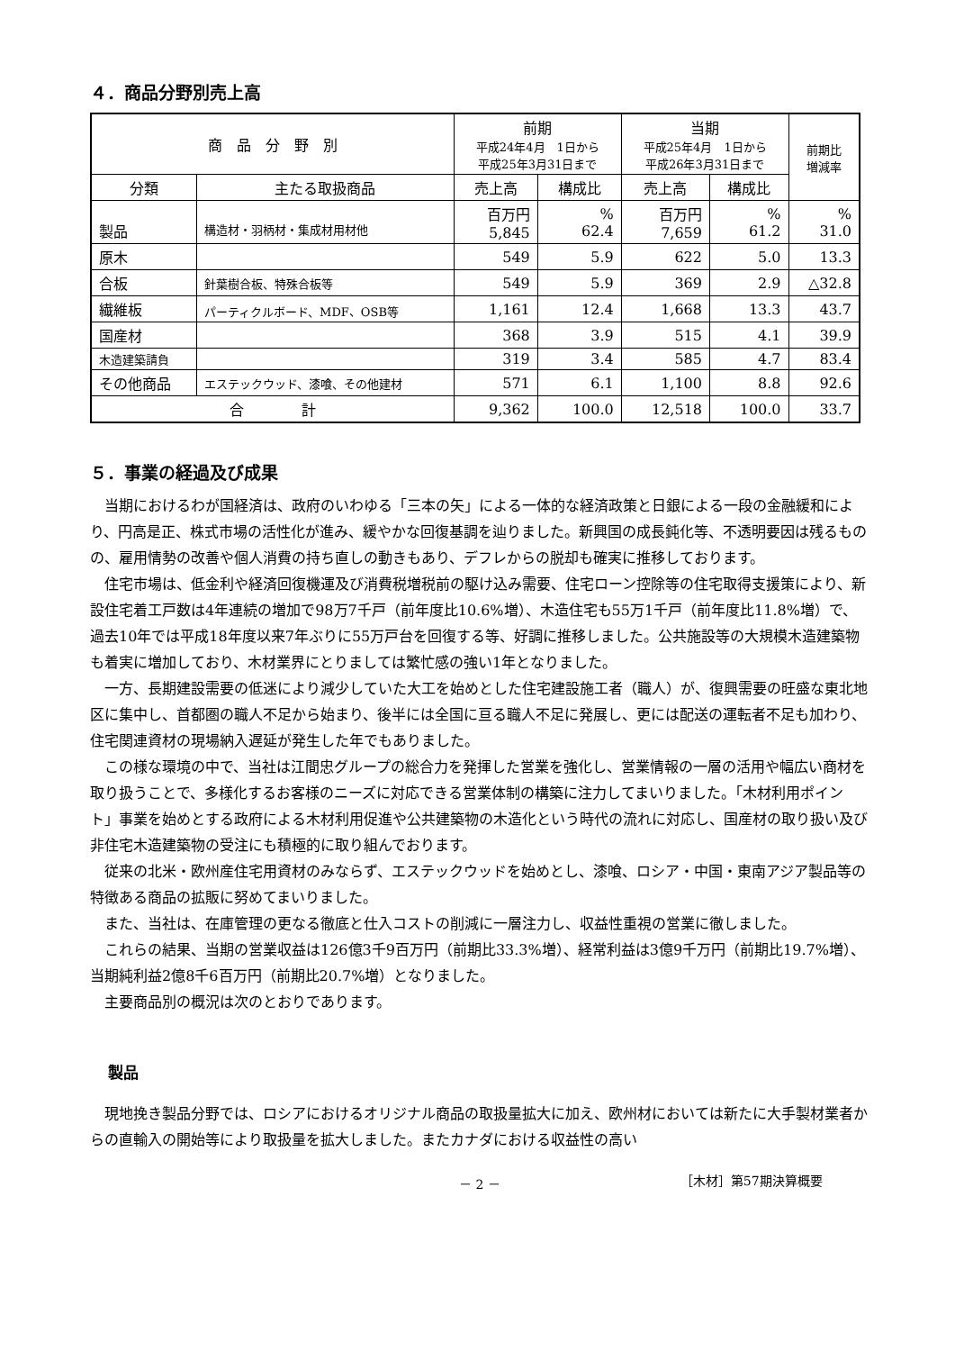４．商品分野別売上高
| 商 品 分 野 別 | | 前期 平成24年4月 1日から 平成25年3月31日まで | | 当期 平成25年4月 1日から 平成26年3月31日まで | | 前期比 増減率 |
| --- | --- | --- | --- | --- | --- | --- |
| 分類 | 主たる取扱商品 | 売上高 | 構成比 | 売上高 | 構成比 | |
| 製品 | 構造材・羽柄材・集成材用材他 | 百万円 5,845 | % 62.4 | 百万円 7,659 | % 61.2 | % 31.0 |
| 原木 | | 549 | 5.9 | 622 | 5.0 | 13.3 |
| 合板 | 針葉樹合板、特殊合板等 | 549 | 5.9 | 369 | 2.9 | △32.8 |
| 繊維板 | パーティクルボード、MDF、OSB等 | 1,161 | 12.4 | 1,668 | 13.3 | 43.7 |
| 国産材 | | 368 | 3.9 | 515 | 4.1 | 39.9 |
| 木造建築請負 | | 319 | 3.4 | 585 | 4.7 | 83.4 |
| その他商品 | エステックウッド、漆喰、その他建材 | 571 | 6.1 | 1,100 | 8.8 | 92.6 |
| 合 計 | | 9,362 | 100.0 | 12,518 | 100.0 | 33.7 |
５．事業の経過及び成果
当期におけるわが国経済は、政府のいわゆる「三本の矢」による一体的な経済政策と日銀による一段の金融緩和により、円高是正、株式市場の活性化が進み、緩やかな回復基調を辿りました。新興国の成長鈍化等、不透明要因は残るものの、雇用情勢の改善や個人消費の持ち直しの動きもあり、デフレからの脱却も確実に推移しております。
住宅市場は、低金利や経済回復機運及び消費税増税前の駆け込み需要、住宅ローン控除等の住宅取得支援策により、新設住宅着工戸数は4年連続の増加で98万7千戸（前年度比10.6%増）、木造住宅も55万1千戸（前年度比11.8%増）で、過去10年では平成18年度以来7年ぶりに55万戸台を回復する等、好調に推移しました。公共施設等の大規模木造建築物も着実に増加しており、木材業界にとりましては繁忙感の強い1年となりました。
一方、長期建設需要の低迷により減少していた大工を始めとした住宅建設施工者（職人）が、復興需要の旺盛な東北地区に集中し、首都圏の職人不足から始まり、後半には全国に亘る職人不足に発展し、更には配送の運転者不足も加わり、住宅関連資材の現場納入遅延が発生した年でもありました。
この様な環境の中で、当社は江間忠グループの総合力を発揮した営業を強化し、営業情報の一層の活用や幅広い商材を取り扱うことで、多様化するお客様のニーズに対応できる営業体制の構築に注力してまいりました。「木材利用ポイント」事業を始めとする政府による木材利用促進や公共建築物の木造化という時代の流れに対応し、国産材の取り扱い及び非住宅木造建築物の受注にも積極的に取り組んでおります。
従来の北米・欧州産住宅用資材のみならず、エステックウッドを始めとし、漆喰、ロシア・中国・東南アジア製品等の特徴ある商品の拡販に努めてまいりました。
また、当社は、在庫管理の更なる徹底と仕入コストの削減に一層注力し、収益性重視の営業に徹しました。
これらの結果、当期の営業収益は126億3千9百万円（前期比33.3%増）、経常利益は3億9千万円（前期比19.7%増）、当期純利益2億8千6百万円（前期比20.7%増）となりました。
主要商品別の概況は次のとおりであります。
製品
現地挽き製品分野では、ロシアにおけるオリジナル商品の取扱量拡大に加え、欧州材においては新たに大手製材業者からの直輸入の開始等により取扱量を拡大しました。またカナダにおける収益性の高い
－ 2 － ［木材］第57期決算概要